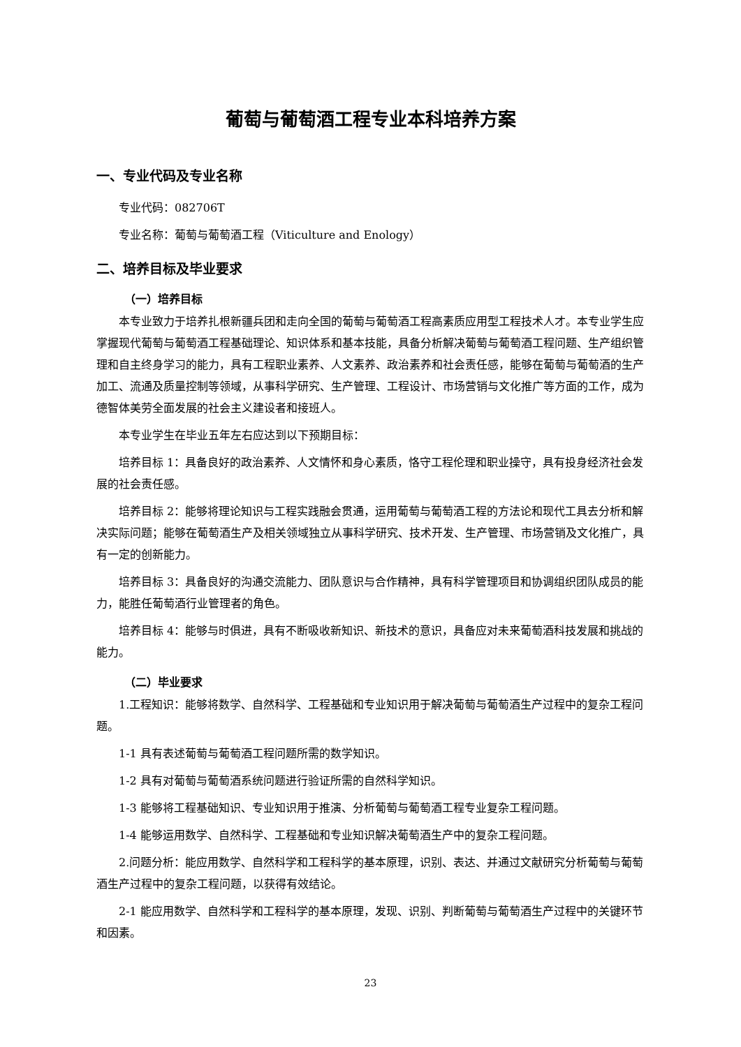葡萄与葡萄酒工程专业本科培养方案
一、专业代码及专业名称
专业代码：082706T
专业名称：葡萄与葡萄酒工程（Viticulture and Enology）
二、培养目标及毕业要求
（一）培养目标
本专业致力于培养扎根新疆兵团和走向全国的葡萄与葡萄酒工程高素质应用型工程技术人才。本专业学生应掌握现代葡萄与葡萄酒工程基础理论、知识体系和基本技能，具备分析解决葡萄与葡萄酒工程问题、生产组织管理和自主终身学习的能力，具有工程职业素养、人文素养、政治素养和社会责任感，能够在葡萄与葡萄酒的生产加工、流通及质量控制等领域，从事科学研究、生产管理、工程设计、市场营销与文化推广等方面的工作，成为德智体美劳全面发展的社会主义建设者和接班人。
本专业学生在毕业五年左右应达到以下预期目标：
培养目标 1：具备良好的政治素养、人文情怀和身心素质，恪守工程伦理和职业操守，具有投身经济社会发展的社会责任感。
培养目标 2：能够将理论知识与工程实践融会贯通，运用葡萄与葡萄酒工程的方法论和现代工具去分析和解决实际问题；能够在葡萄酒生产及相关领域独立从事科学研究、技术开发、生产管理、市场营销及文化推广，具有一定的创新能力。
培养目标 3：具备良好的沟通交流能力、团队意识与合作精神，具有科学管理项目和协调组织团队成员的能力，能胜任葡萄酒行业管理者的角色。
培养目标 4：能够与时俱进，具有不断吸收新知识、新技术的意识，具备应对未来葡萄酒科技发展和挑战的能力。
（二）毕业要求
1.工程知识：能够将数学、自然科学、工程基础和专业知识用于解决葡萄与葡萄酒生产过程中的复杂工程问题。
1-1 具有表述葡萄与葡萄酒工程问题所需的数学知识。
1-2 具有对葡萄与葡萄酒系统问题进行验证所需的自然科学知识。
1-3 能够将工程基础知识、专业知识用于推演、分析葡萄与葡萄酒工程专业复杂工程问题。
1-4 能够运用数学、自然科学、工程基础和专业知识解决葡萄酒生产中的复杂工程问题。
2.问题分析：能应用数学、自然科学和工程科学的基本原理，识别、表达、并通过文献研究分析葡萄与葡萄酒生产过程中的复杂工程问题，以获得有效结论。
2-1 能应用数学、自然科学和工程科学的基本原理，发现、识别、判断葡萄与葡萄酒生产过程中的关键环节和因素。
23